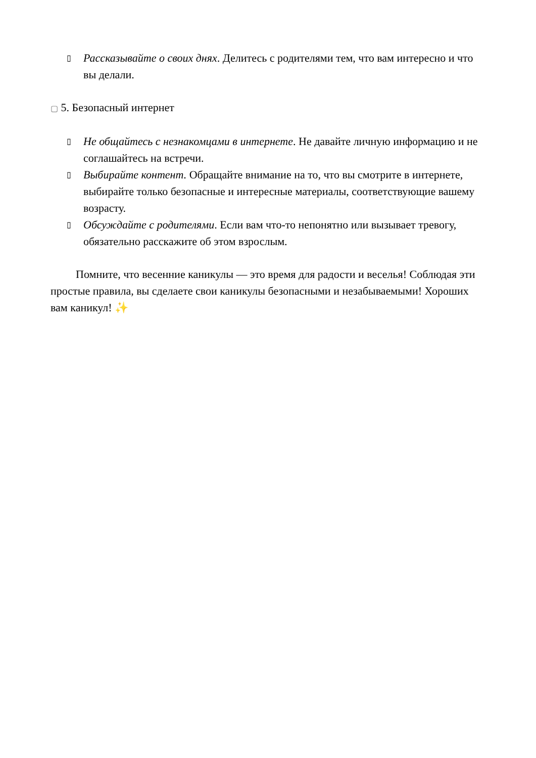▯ Рассказывайте о своих днях. Делитесь с родителями тем, что вам интересно и что вы делали.
▢ 5. Безопасный интернет
▯ Не общайтесь с незнакомцами в интернете. Не давайте личную информацию и не соглашайтесь на встречи.
▯ Выбирайте контент. Обращайте внимание на то, что вы смотрите в интернете, выбирайте только безопасные и интересные материалы, соответствующие вашему возрасту.
▯ Обсуждайте с родителями. Если вам что-то непонятно или вызывает тревогу, обязательно расскажите об этом взрослым.
Помните, что весенние каникулы — это время для радости и веселья! Соблюдая эти простые правила, вы сделаете свои каникулы безопасными и незабываемыми! Хороших вам каникул! ✨